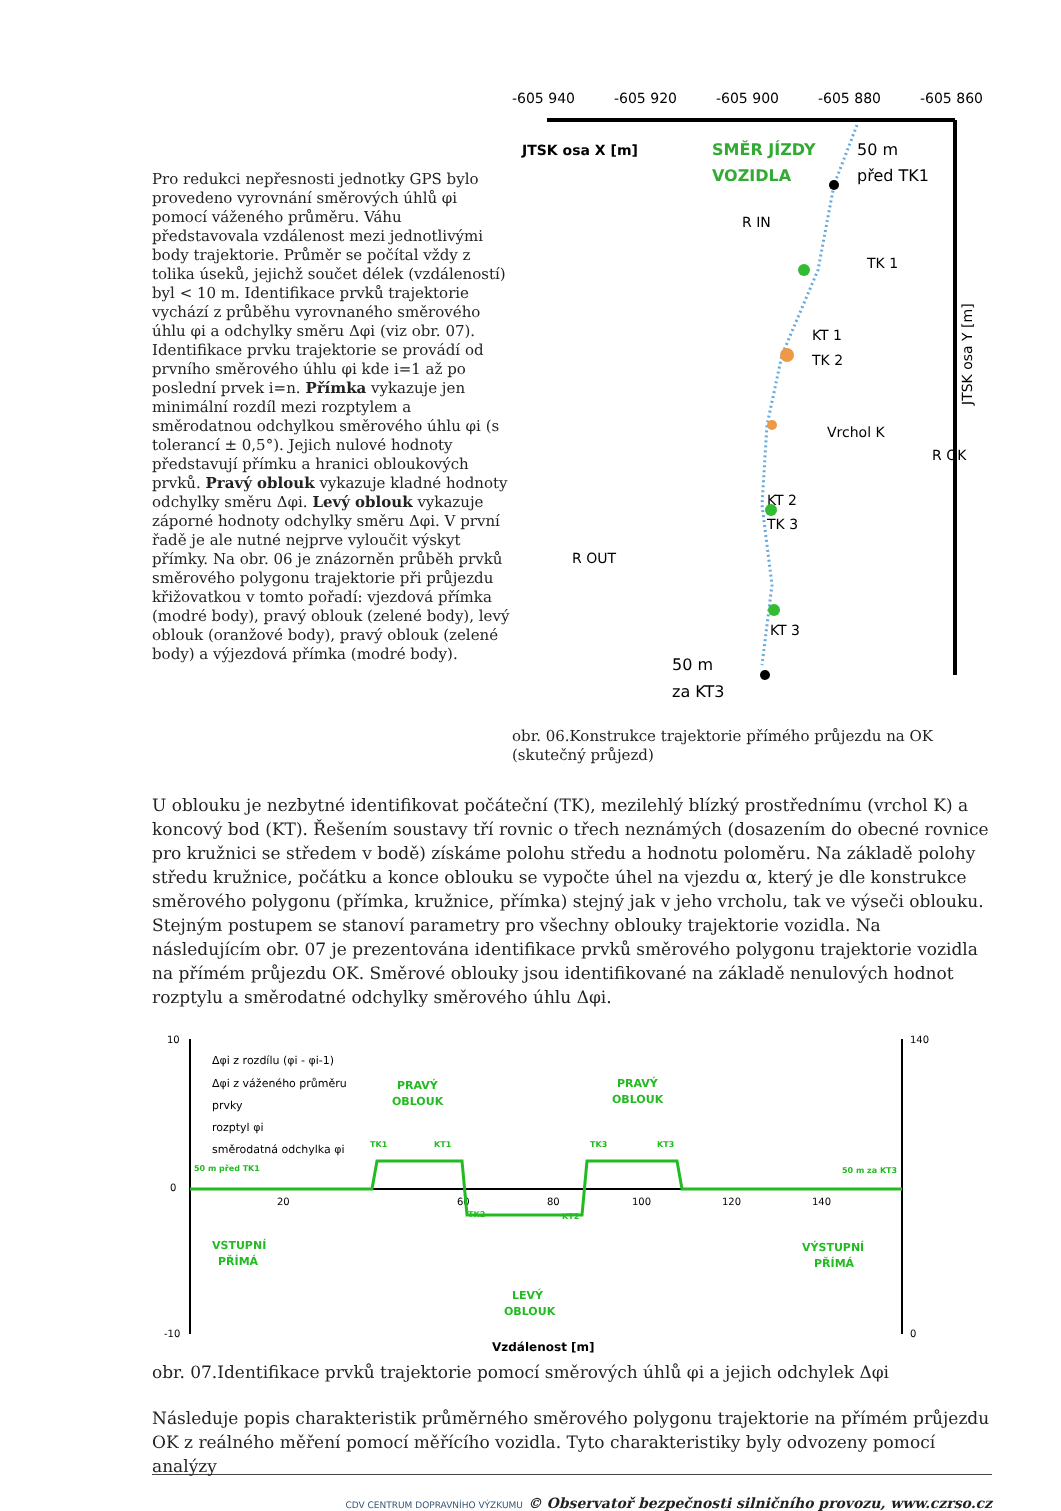Pro redukci nepřesnosti jednotky GPS bylo provedeno vyrovnání směrových úhlů φi pomocí váženého průměru. Váhu představovala vzdálenost mezi jednotlivými body trajektorie. Průměr se počítal vždy z tolika úseků, jejichž součet délek (vzdáleností) byl < 10 m. Identifikace prvků trajektorie vychází z průběhu vyrovnaného směrového úhlu φi a odchylky směru Δφi (viz obr. 07). Identifikace prvku trajektorie se provádí od prvního směrového úhlu φi kde i=1 až po poslední prvek i=n. Přímka vykazuje jen minimální rozdíl mezi rozptylem a směrodatnou odchylkou směrového úhlu φi (s tolerancí ± 0,5°). Jejich nulové hodnoty představují přímku a hranici obloukových prvků. Pravý oblouk vykazuje kladné hodnoty odchylky směru Δφi. Levý oblouk vykazuje záporné hodnoty odchylky směru Δφi. V první řadě je ale nutné nejprve vyloučit výskyt přímky. Na obr. 06 je znázorněn průběh prvků směrového polygonu trajektorie při průjezdu křižovatkou v tomto pořadí: vjezdová přímka (modré body), pravý oblouk (zelené body), levý oblouk (oranžové body), pravý oblouk (zelené body) a výjezdová přímka (modré body).
-605 940
-605 920
-605 900
-605 880
-605 860
JTSK osa X [m]
SMĚR JÍZDY
VOZIDLA
50 m
před TK1
R IN
TK 1
KT 1
TK 2
Vrchol K
R OK
KT 2
TK 3
R OUT
KT 3
50 m
za KT3
JTSK osa Y [m]
obr. 06.Konstrukce trajektorie přímého průjezdu na OK (skutečný průjezd)
U oblouku je nezbytné identifikovat počáteční (TK), mezilehlý blízký prostřednímu (vrchol K) a koncový bod (KT). Řešením soustavy tří rovnic o třech neznámých (dosazením do obecné rovnice pro kružnici se středem v bodě) získáme polohu středu a hodnotu poloměru. Na základě polohy středu kružnice, počátku a konce oblouku se vypočte úhel na vjezdu α, který je dle konstrukce směrového polygonu (přímka, kružnice, přímka) stejný jak v jeho vrcholu, tak ve výseči oblouku. Stejným postupem se stanoví parametry pro všechny oblouky trajektorie vozidla. Na následujícím obr. 07 je prezentována identifikace prvků směrového polygonu trajektorie vozidla na přímém průjezdu OK. Směrové oblouky jsou identifikované na základě nenulových hodnot rozptylu a směrodatné odchylky směrového úhlu Δφi.
10
0
-10
140
0
20
60
80
100
120
140
Δφi z rozdílu (φi - φi-1)
Δφi z váženého průměru
prvky
rozptyl φi
směrodatná odchylka φi
PRAVÝ
OBLOUK
PRAVÝ
OBLOUK
VSTUPNÍ
PŘÍMÁ
LEVÝ
OBLOUK
VÝSTUPNÍ
PŘÍMÁ
50 m před TK1
TK1
KT1
TK2
KT2
TK3
KT3
50 m za KT3
Vzdálenost [m]
obr. 07.Identifikace prvků trajektorie pomocí směrových úhlů φi a jejich odchylek Δφi
Následuje popis charakteristik průměrného směrového polygonu trajektorie na přímém průjezdu OK z reálného měření pomocí měřícího vozidla. Tyto charakteristiky byly odvozeny pomocí analýzy
CDV CENTRUM DOPRAVNÍHO VÝZKUMU © Observatoř bezpečnosti silničního provozu, www.czrso.cz